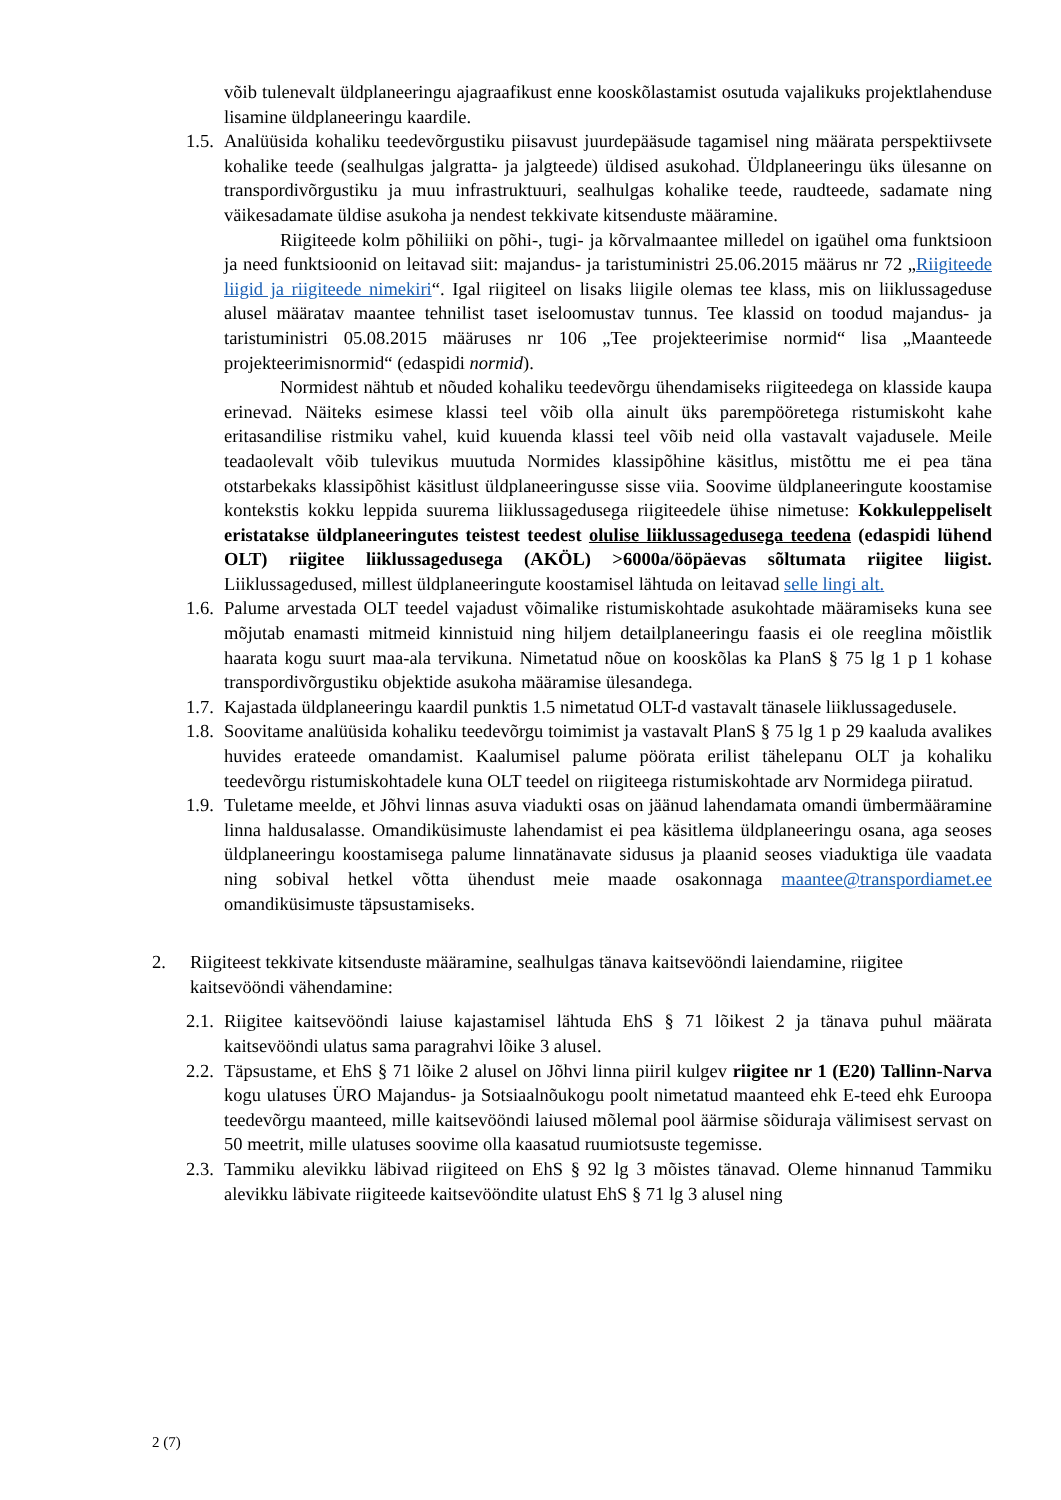võib tulenevalt üldplaneeringu ajagraafikust enne kooskõlastamist osutuda vajalikuks projektlahenduse lisamine üldplaneeringu kaardile.
1.5.
Analüüsida kohaliku teedevõrgustiku piisavust juurdepääsude tagamisel ning määrata perspektiivsete kohalike teede (sealhulgas jalgratta- ja jalgteede) üldised asukohad. Üldplaneeringu üks ülesanne on transpordivõrgustiku ja muu infrastruktuuri, sealhulgas kohalike teede, raudteede, sadamate ning väikesadamate üldise asukoha ja nendest tekkivate kitsenduste määramine.
Riigiteede kolm põhiliiki on põhi-, tugi- ja kõrvalmaantee milledel on igaühel oma funktsioon ja need funktsioonid on leitavad siit: majandus- ja taristuminist­ri 25.06.2015 määrus nr 72 „Riigiteede liigid ja riigiteede nimekiri“. Igal riigiteel on lisaks liigile olemas tee klass, mis on liiklussageduse alusel määratav maantee tehnilist taset iseloomustav tunnus. Tee klassid on toodud majandus- ja taristuministri 05.08.2015 määruses nr 106 „Tee projekteerimise normid“ lisa „Maanteede projekteerimisnormid“ (edaspidi normid).
Normidest nähtub et nõuded kohaliku teedevõrgu ühendamiseks riigiteedega on klasside kaupa erinevad. Näiteks esimese klassi teel võib olla ainult üks parempööretega ristumiskoht kahe eritasandilise ristmiku vahel, kuid kuuenda klassi teel võib neid olla vastavalt vajadusele. Meile teadaolevalt võib tulevikus muutuda Normides klassipõhine käsitlus, mistõttu me ei pea täna otstarbekaks klassipõhist käsitlust üldplaneeringusse sisse viia. Soovime üldplaneeringute koostamise kontekstis kokku leppida suurema liiklussagedusega riigiteedele ühise nimetuse: Kokkuleppeliselt eristatakse üldplaneeringutes teistest teedest olulise liiklussagedusega teedena (edaspidi lühend OLT) riigitee liiklussagedusega (AKÖL) >6000a/ööpäevas sõltumata riigitee liigist. Liiklussagedused, millest üldplaneeringute koostamisel lähtuda on leitavad selle lingi alt.
1.6.
Palume arvestada OLT teedel vajadust võimalike ristumiskohtade asukohtade määramiseks kuna see mõjutab enamasti mitmeid kinnistuid ning hiljem detailplaneeringu faasis ei ole reeglina mõistlik haarata kogu suurt maa-ala tervikuna. Nimetatud nõue on kooskõlas ka PlanS § 75 lg 1 p 1 kohase transpordivõrgustiku objektide asukoha määramise ülesandega.
1.7.
Kajastada üldplaneeringu kaardil punktis 1.5 nimetatud OLT-d vastavalt tänasele liiklussagedusele.
1.8.
Soovitame analüüsida kohaliku teedevõrgu toimimist ja vastavalt PlanS § 75 lg 1 p 29 kaaluda avalikes huvides erateede omandamist. Kaalumisel palume pöörata erilist tähelepanu OLT ja kohaliku teedevõrgu ristumiskohtadele kuna OLT teedel on riigiteega ristumiskohtade arv Normidega piiratud.
1.9.
Tuletame meelde, et Jõhvi linnas asuva viadukti osas on jäänud lahendamata omandi ümbermääramine linna haldusalasse. Omandiküsimuste lahendamist ei pea käsitlema üldplaneeringu osana, aga seoses üldplaneeringu koostamisega palume linnatänavate sidusus ja plaanid seoses viaduktiga üle vaadata ning sobival hetkel võtta ühendust meie maade osakonnaga maantee@transpordiamet.ee omandiküsimuste täpsustamiseks.
2. Riigiteest tekkivate kitsenduste määramine, sealhulgas tänava kaitsevööndi laiendamine, riigitee kaitsevööndi vähendamine:
2.1.
Riigitee kaitsevööndi laiuse kajastamisel lähtuda EhS § 71 lõikest 2 ja tänava puhul määrata kaitsevööndi ulatus sama paragrahvi lõike 3 alusel.
2.2.
Täpsustame, et EhS § 71 lõike 2 alusel on Jõhvi linna piiril kulgev riigitee nr 1 (E20) Tallinn-Narva kogu ulatuses ÜRO Majandus- ja Sotsiaalnõukogu poolt nimetatud maanteed ehk E-teed ehk Euroopa teedevõrgu maanteed, mille kaitsevööndi laiused mõlemal pool äärmise sõiduraja välimisest servast on 50 meetrit, mille ulatuses soovime olla kaasatud ruumiotsuste tegemisse.
2.3.
Tammiku alevikku läbivad riigiteed on EhS § 92 lg 3 mõistes tänavad. Oleme hinnanud Tammiku alevikku läbivate riigiteede kaitsevööndite ulatust EhS § 71 lg 3 alusel ning
2 (7)